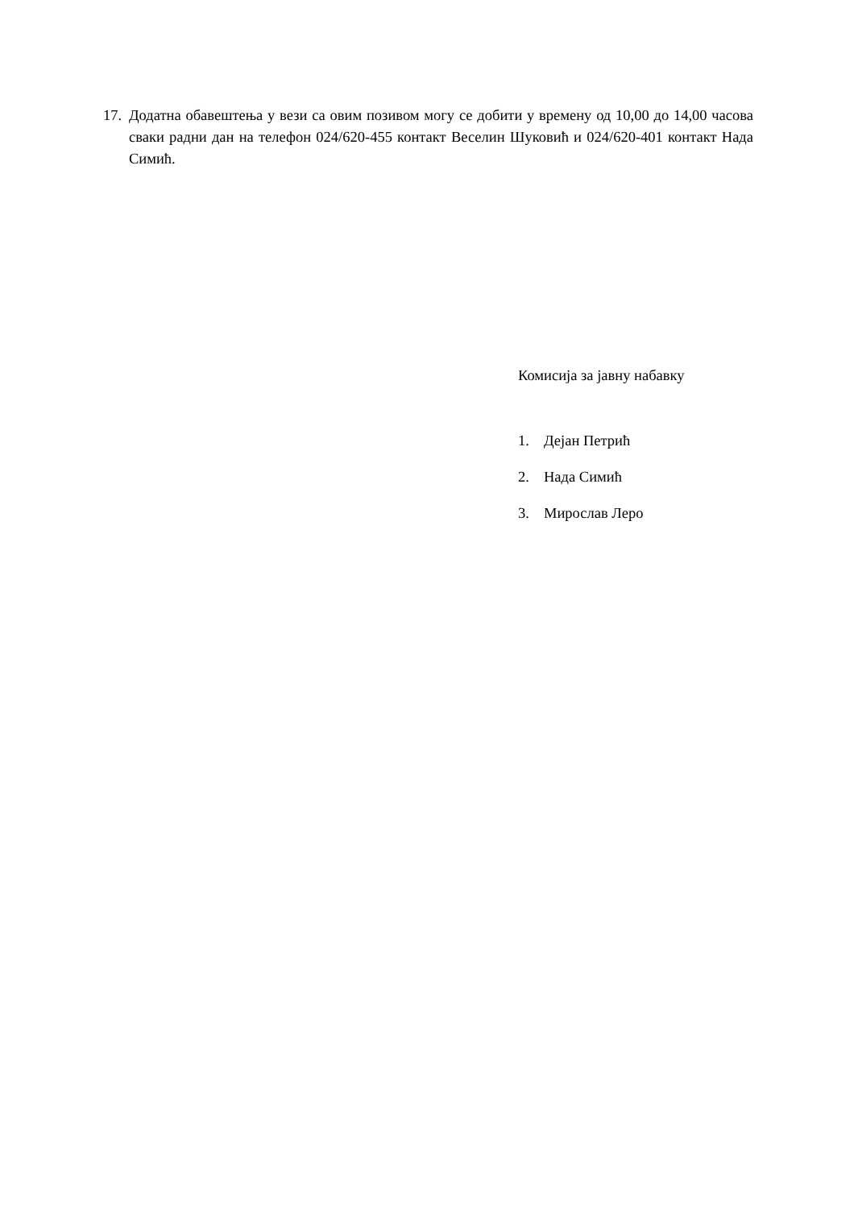17. Додатна обавештења у вези са овим позивом могу се добити у времену од 10,00 до 14,00 часова сваки радни дан на телефон 024/620-455 контакт Веселин Шуковић и 024/620-401 контакт Нада Симић.
Комисија за јавну набавку
1. Дејан Петрић
2. Нада Симић
3. Мирослав Леро